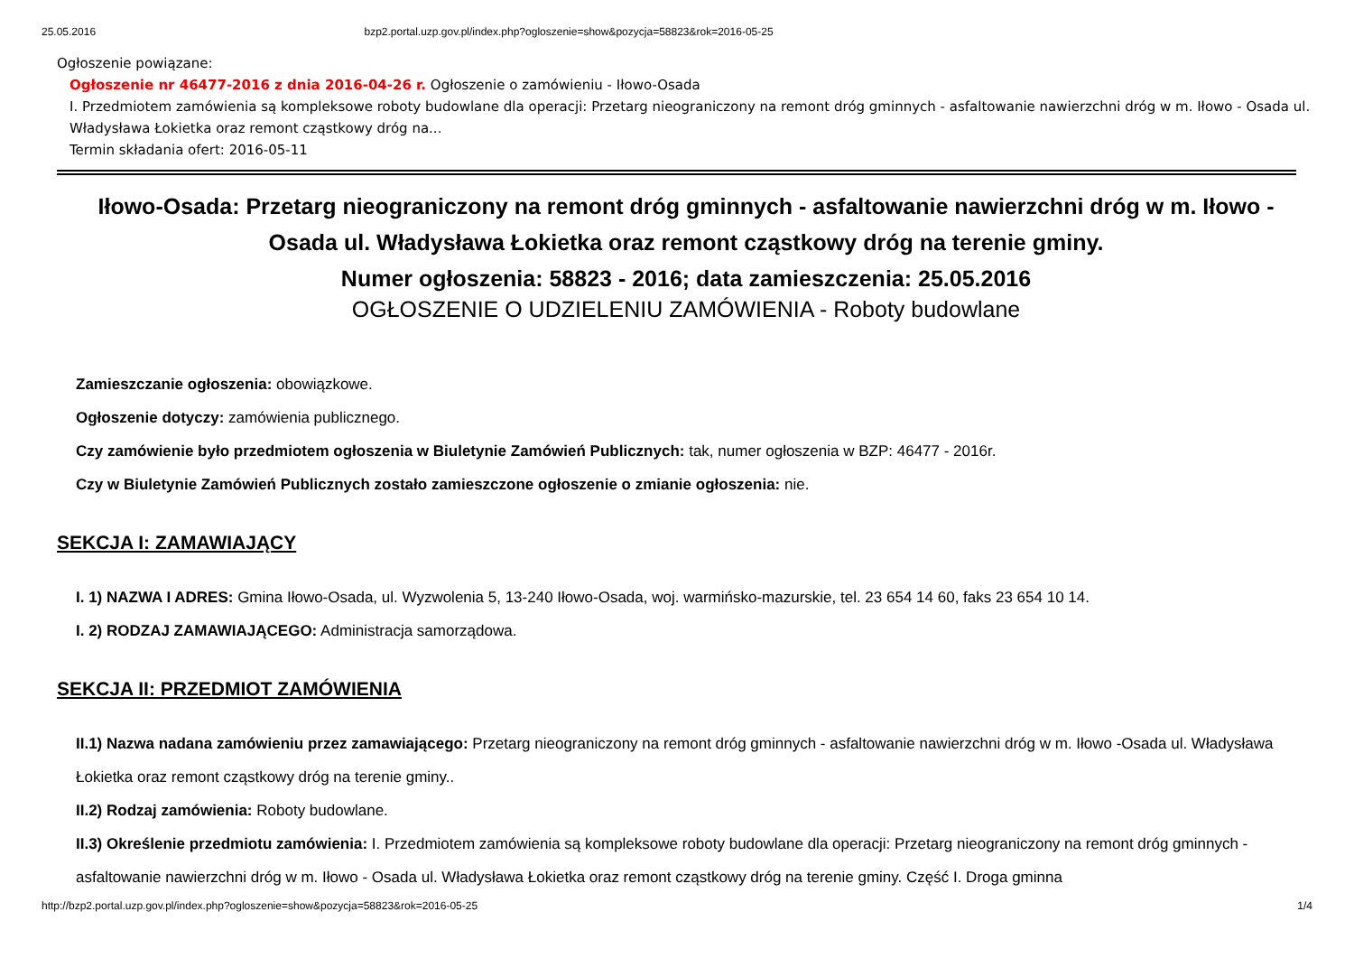25.05.2016 bzp2.portal.uzp.gov.pl/index.php?ogloszenie=show&pozycja=58823&rok=2016-05-25
Ogłoszenie powiązane:
Ogłoszenie nr 46477-2016 z dnia 2016-04-26 r. Ogłoszenie o zamówieniu - Iłowo-Osada
I. Przedmiotem zamówienia są kompleksowe roboty budowlane dla operacji: Przetarg nieograniczony na remont dróg gminnych - asfaltowanie nawierzchni dróg w m. Iłowo - Osada ul. Władysława Łokietka oraz remont cząstkowy dróg na...
Termin składania ofert: 2016-05-11
Iłowo-Osada: Przetarg nieograniczony na remont dróg gminnych - asfaltowanie nawierzchni dróg w m. Iłowo -Osada ul. Władysława Łokietka oraz remont cząstkowy dróg na terenie gminy.
Numer ogłoszenia: 58823 - 2016; data zamieszczenia: 25.05.2016
OGŁOSZENIE O UDZIELENIU ZAMÓWIENIA - Roboty budowlane
Zamieszczanie ogłoszenia: obowiązkowe.
Ogłoszenie dotyczy: zamówienia publicznego.
Czy zamówienie było przedmiotem ogłoszenia w Biuletynie Zamówień Publicznych: tak, numer ogłoszenia w BZP: 46477 - 2016r.
Czy w Biuletynie Zamówień Publicznych zostało zamieszczone ogłoszenie o zmianie ogłoszenia: nie.
SEKCJA I: ZAMAWIAJĄCY
I. 1) NAZWA I ADRES: Gmina Iłowo-Osada, ul. Wyzwolenia 5, 13-240 Iłowo-Osada, woj. warmińsko-mazurskie, tel. 23 654 14 60, faks 23 654 10 14.
I. 2) RODZAJ ZAMAWIAJĄCEGO: Administracja samorządowa.
SEKCJA II: PRZEDMIOT ZAMÓWIENIA
II.1) Nazwa nadana zamówieniu przez zamawiającego: Przetarg nieograniczony na remont dróg gminnych - asfaltowanie nawierzchni dróg w m. Iłowo -Osada ul. Władysława Łokietka oraz remont cząstkowy dróg na terenie gminy..
II.2) Rodzaj zamówienia: Roboty budowlane.
II.3) Określenie przedmiotu zamówienia: I. Przedmiotem zamówienia są kompleksowe roboty budowlane dla operacji: Przetarg nieograniczony na remont dróg gminnych - asfaltowanie nawierzchni dróg w m. Iłowo - Osada ul. Władysława Łokietka oraz remont cząstkowy dróg na terenie gminy. Część I. Droga gminna
http://bzp2.portal.uzp.gov.pl/index.php?ogloszenie=show&pozycja=58823&rok=2016-05-25 1/4